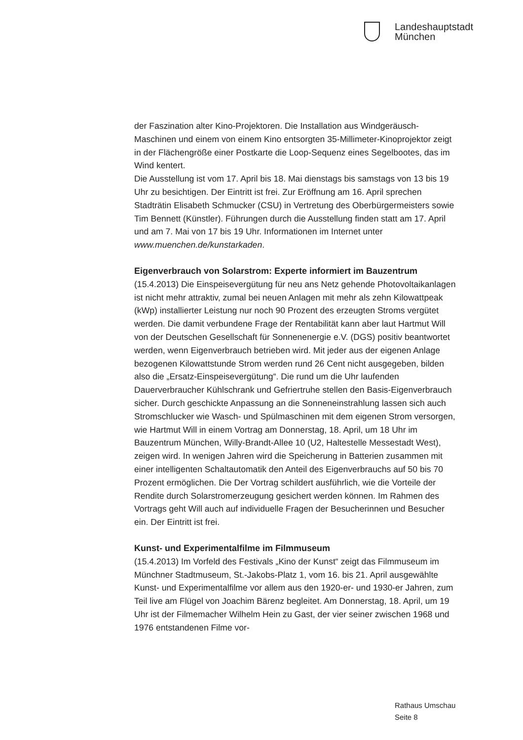Landeshauptstadt
München
der Faszination alter Kino-Projektoren. Die Installation aus Windgeräusch-Maschinen und einem von einem Kino entsorgten 35-Millimeter-Kinoprojektor zeigt in der Flächengröße einer Postkarte die Loop-Sequenz eines Segelbootes, das im Wind kentert.
Die Ausstellung ist vom 17. April bis 18. Mai dienstags bis samstags von 13 bis 19 Uhr zu besichtigen. Der Eintritt ist frei. Zur Eröffnung am 16. April sprechen Stadträtin Elisabeth Schmucker (CSU) in Vertretung des Oberbürgermeisters sowie Tim Bennett (Künstler). Führungen durch die Ausstellung finden statt am 17. April und am 7. Mai von 17 bis 19 Uhr. Informationen im Internet unter www.muenchen.de/kunstarkaden.
Eigenverbrauch von Solarstrom: Experte informiert im Bauzentrum
(15.4.2013) Die Einspeisevergütung für neu ans Netz gehende Photovoltaikanlagen ist nicht mehr attraktiv, zumal bei neuen Anlagen mit mehr als zehn Kilowattpeak (kWp) installierter Leistung nur noch 90 Prozent des erzeugten Stroms vergütet werden. Die damit verbundene Frage der Rentabilität kann aber laut Hartmut Will von der Deutschen Gesellschaft für Sonnenenergie e.V. (DGS) positiv beantwortet werden, wenn Eigenverbrauch betrieben wird. Mit jeder aus der eigenen Anlage bezogenen Kilowattstunde Strom werden rund 26 Cent nicht ausgegeben, bilden also die „Ersatz-Einspeisevergütung“. Die rund um die Uhr laufenden Dauerverbraucher Kühlschrank und Gefriertruhe stellen den Basis-Eigenverbrauch sicher. Durch geschickte Anpassung an die Sonneneinstrahlung lassen sich auch Stromschlucker wie Wasch- und Spülmaschinen mit dem eigenen Strom versorgen, wie Hartmut Will in einem Vortrag am Donnerstag, 18. April, um 18 Uhr im Bauzentrum München, Willy-Brandt-Allee 10 (U2, Haltestelle Messestadt West), zeigen wird. In wenigen Jahren wird die Speicherung in Batterien zusammen mit einer intelligenten Schaltautomatik den Anteil des Eigenverbrauchs auf 50 bis 70 Prozent ermöglichen. Die Der Vortrag schildert ausführlich, wie die Vorteile der Rendite durch Solarstromerzeugung gesichert werden können. Im Rahmen des Vortrags geht Will auch auf individuelle Fragen der Besucherinnen und Besucher ein. Der Eintritt ist frei.
Kunst- und Experimentalfilme im Filmmuseum
(15.4.2013) Im Vorfeld des Festivals „Kino der Kunst“ zeigt das Filmmuseum im Münchner Stadtmuseum, St.-Jakobs-Platz 1, vom 16. bis 21. April ausgewählte Kunst- und Experimentalfilme vor allem aus den 1920-er- und 1930-er Jahren, zum Teil live am Flügel von Joachim Bärenz begleitet. Am Donnerstag, 18. April, um 19 Uhr ist der Filmemacher Wilhelm Hein zu Gast, der vier seiner zwischen 1968 und 1976 entstandenen Filme vor-
Rathaus Umschau
Seite 8